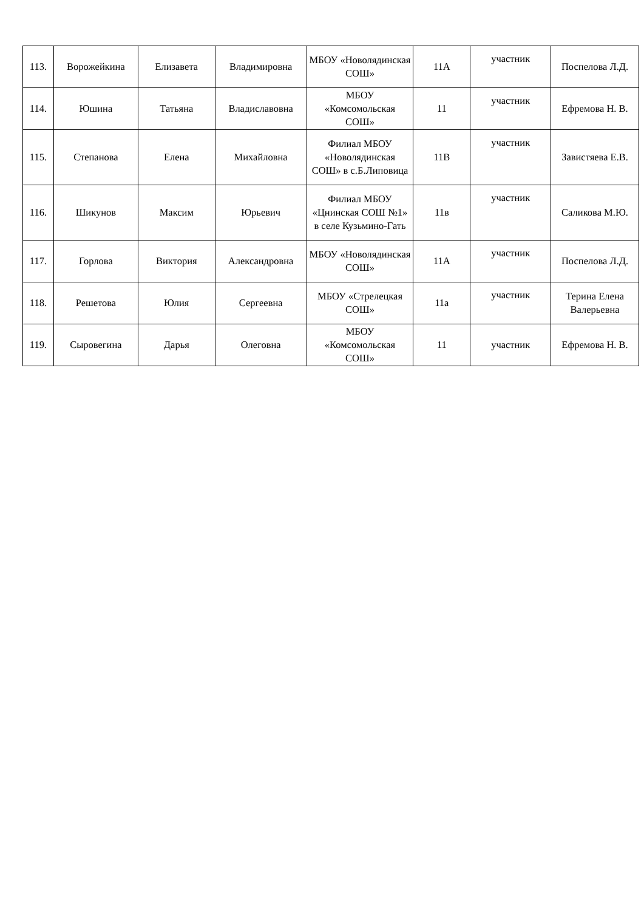| 113. | Ворожейкина | Елизавета | Владимировна | МБОУ «Новолядинская СОШ» | 11А | участник | Поспелова Л.Д. |
| 114. | Юшина | Татьяна | Владиславовна | МБОУ «Комсомольская СОШ» | 11 | участник | Ефремова Н. В. |
| 115. | Степанова | Елена | Михайловна | Филиал МБОУ «Новолядинская СОШ» в с.Б.Липовица | 11В | участник | Завистяева Е.В. |
| 116. | Шикунов | Максим | Юрьевич | Филиал МБОУ «Цнинская СОШ №1» в селе Кузьмино-Гать | 11в | участник | Саликова М.Ю. |
| 117. | Горлова | Виктория | Александровна | МБОУ «Новолядинская СОШ» | 11А | участник | Поспелова Л.Д. |
| 118. | Решетова | Юлия | Сергеевна | МБОУ «Стрелецкая СОШ» | 11а | участник | Терина Елена Валерьевна |
| 119. | Сыровегина | Дарья | Олеговна | МБОУ «Комсомольская СОШ» | 11 | участник | Ефремова Н. В. |